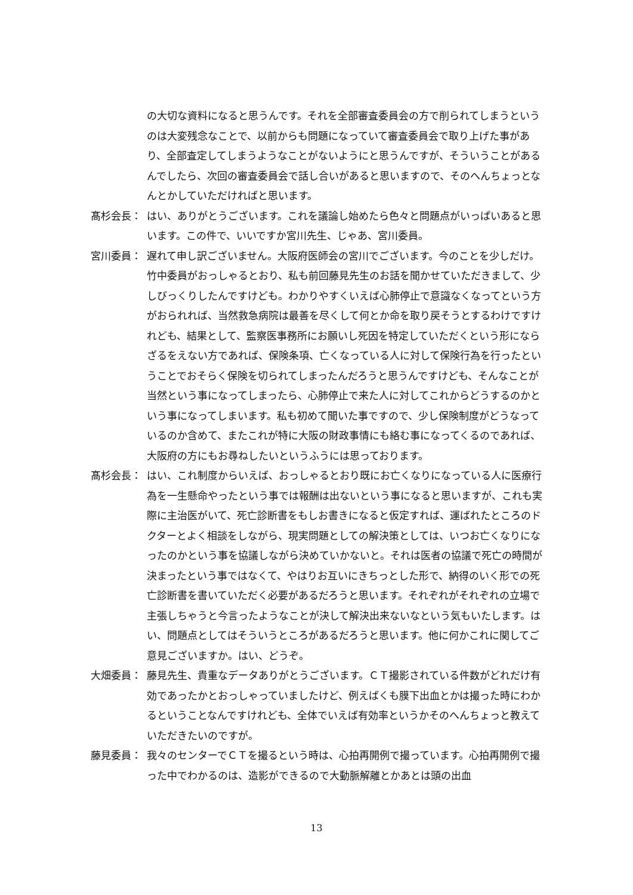の大切な資料になると思うんです。それを全部審査委員会の方で削られてしまうというのは大変残念なことで、以前からも問題になっていて審査委員会で取り上げた事があり、全部査定してしまうようなことがないようにと思うんですが、そういうことがあるんでしたら、次回の審査委員会で話し合いがあると思いますので、そのへんちょっとなんとかしていただければと思います。
髙杉会長： はい、ありがとうございます。これを議論し始めたら色々と問題点がいっぱいあると思います。この件で、いいですか宮川先生、じゃあ、宮川委員。
宮川委員： 遅れて申し訳ございません。大阪府医師会の宮川でございます。今のことを少しだけ。竹中委員がおっしゃるとおり、私も前回藤見先生のお話を聞かせていただきまして、少しびっくりしたんですけども。わかりやすくいえば心肺停止で意識なくなってという方がおられれば、当然救急病院は最善を尽くして何とか命を取り戻そうとするわけですけれども、結果として、監察医事務所にお願いし死因を特定していただくという形にならざるをえない方であれば、保険条項、亡くなっている人に対して保険行為を行ったということでおそらく保険を切られてしまったんだろうと思うんですけども、そんなことが当然という事になってしまったら、心肺停止で来た人に対してこれからどうするのかという事になってしまいます。私も初めて聞いた事ですので、少し保険制度がどうなっているのか含めて、またこれが特に大阪の財政事情にも絡む事になってくるのであれば、大阪府の方にもお尋ねしたいというふうには思っております。
髙杉会長： はい、これ制度からいえば、おっしゃるとおり既にお亡くなりになっている人に医療行為を一生懸命やったという事では報酬は出ないという事になると思いますが、これも実際に主治医がいて、死亡診断書をもしお書きになると仮定すれば、運ばれたところのドクターとよく相談をしながら、現実問題としての解決策としては、いつお亡くなりになったのかという事を協議しながら決めていかないと。それは医者の協議で死亡の時間が決まったという事ではなくて、やはりお互いにきちっとした形で、納得のいく形での死亡診断書を書いていただく必要があるだろうと思います。それぞれがそれぞれの立場で主張しちゃうと今言ったようなことが決して解決出来ないなという気もいたします。はい、問題点としてはそういうところがあるだろうと思います。他に何かこれに関してご意見ございますか。はい、どうぞ。
大畑委員： 藤見先生、貴重なデータありがとうございます。ＣＴ撮影されている件数がどれだけ有効であったかとおっしゃっていましたけど、例えばくも膜下出血とかは撮った時にわかるということなんですけれども、全体でいえば有効率というかそのへんちょっと教えていただきたいのですが。
藤見委員： 我々のセンターでＣＴを撮るという時は、心拍再開例で撮っています。心拍再開例で撮った中でわかるのは、造影ができるので大動脈解離とかあとは頭の出血
13